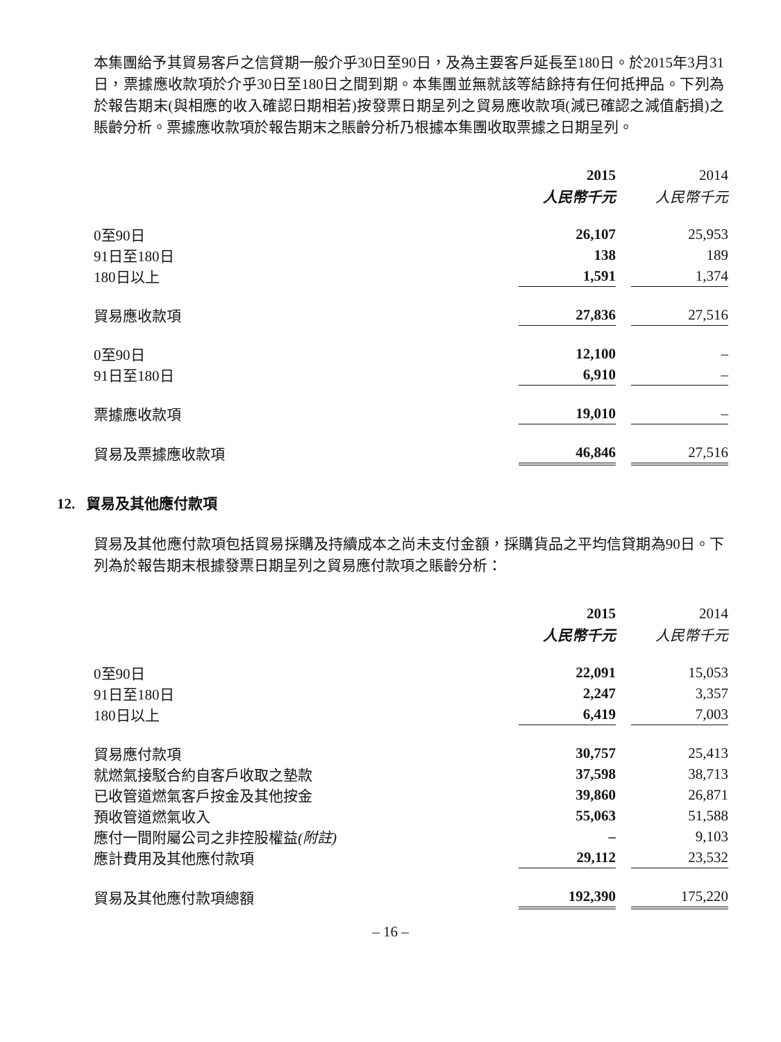本集團給予其貿易客戶之信貸期一般介乎30日至90日，及為主要客戶延長至180日。於2015年3月31日，票據應收款項於介乎30日至180日之間到期。本集團並無就該等結餘持有任何抵押品。下列為於報告期末(與相應的收入確認日期相若)按發票日期呈列之貿易應收款項(減已確認之減值虧損)之賬齡分析。票據應收款項於報告期末之賬齡分析乃根據本集團收取票據之日期呈列。
| | 2015 | | 2014 |
| | 人民幣千元 | | 人民幣千元 |
| 0至90日 | 26,107 | | 25,953 |
| 91日至180日 | 138 | | 189 |
| 180日以上 | 1,591 | | 1,374 |
| 貿易應收款項 | 27,836 | | 27,516 |
| 0至90日 | 12,100 | | – |
| 91日至180日 | 6,910 | | – |
| 票據應收款項 | 19,010 | | – |
| 貿易及票據應收款項 | 46,846 | | 27,516 |
12. 貿易及其他應付款項
貿易及其他應付款項包括貿易採購及持續成本之尚未支付金額，採購貨品之平均信貸期為90日。下列為於報告期末根據發票日期呈列之貿易應付款項之賬齡分析：
| | 2015 | | 2014 |
| | 人民幣千元 | | 人民幣千元 |
| 0至90日 | 22,091 | | 15,053 |
| 91日至180日 | 2,247 | | 3,357 |
| 180日以上 | 6,419 | | 7,003 |
| 貿易應付款項 | 30,757 | | 25,413 |
| 就燃氣接駁合約自客戶收取之墊款 | 37,598 | | 38,713 |
| 已收管道燃氣客戶按金及其他按金 | 39,860 | | 26,871 |
| 預收管道燃氣收入 | 55,063 | | 51,588 |
| 應付一間附屬公司之非控股權益 (附註) | – | | 9,103 |
| 應計費用及其他應付款項 | 29,112 | | 23,532 |
| 貿易及其他應付款項總額 | 192,390 | | 175,220 |
– 16 –